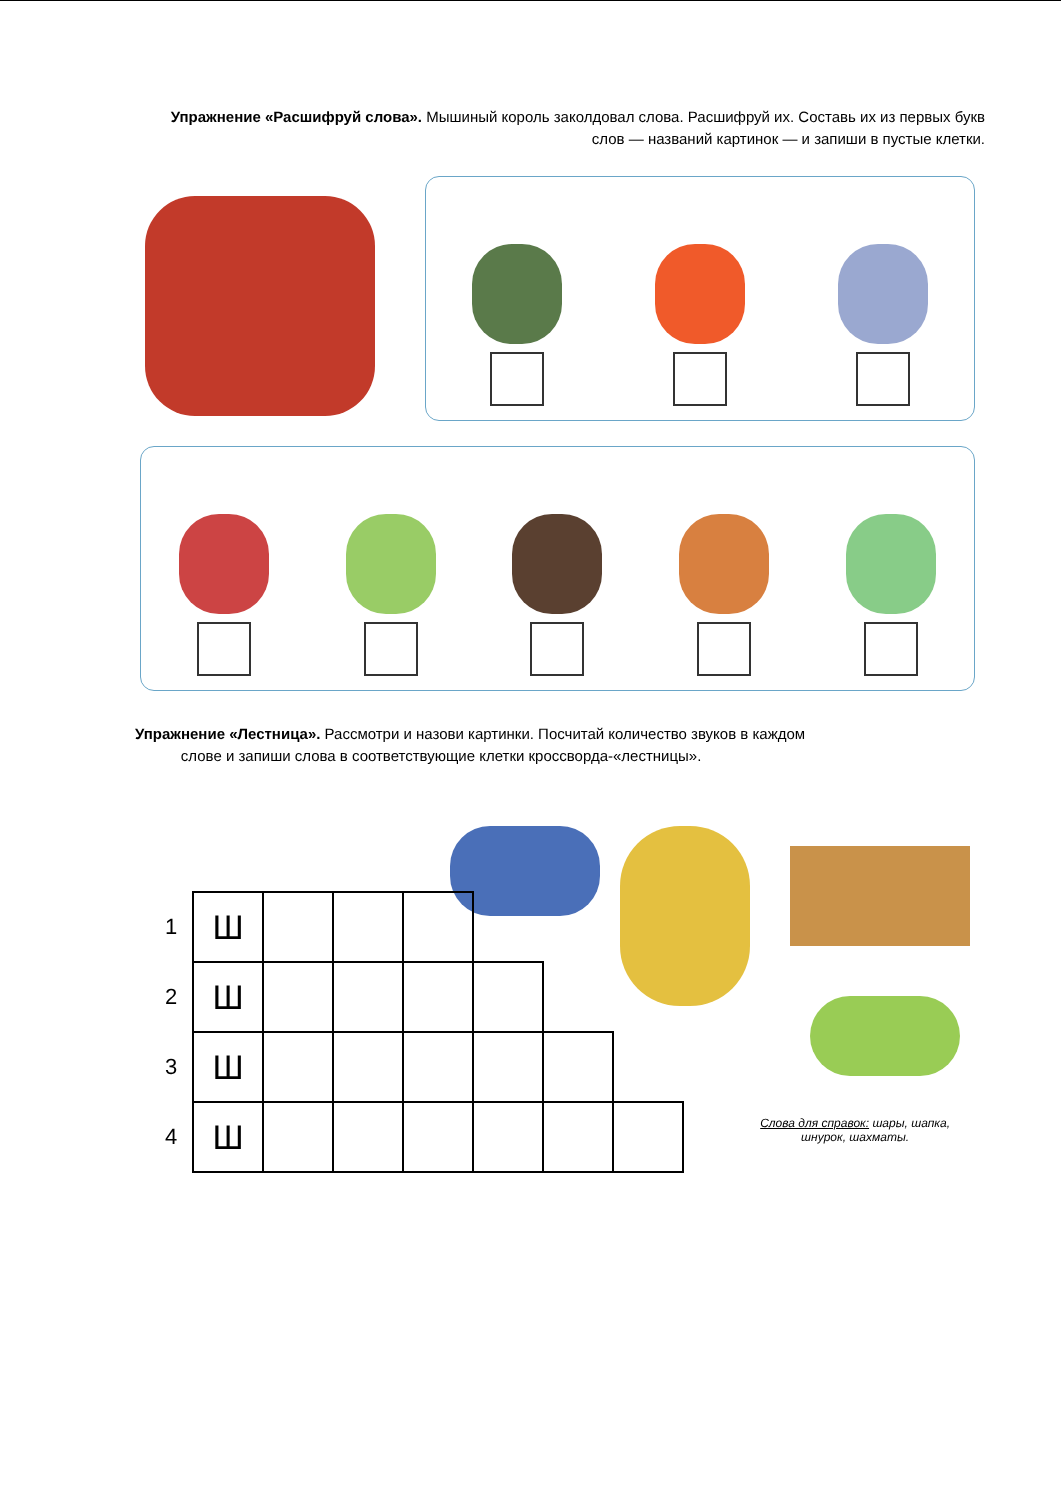Упражнение «Расшифруй слова». Мышиный король заколдовал слова. Расшифруй их. Составь их из первых букв слов — названий картинок — и запиши в пустые клетки.
Упражнение «Лестница». Рассмотри и назови картинки. Посчитай количество звуков в каждом
слове и запиши слова в соответствующие клетки кроссворда-«лестницы».
| 1 | Ш | | | | | | |
| 2 | Ш | | | | | | |
| 3 | Ш | | | | | | |
| 4 | Ш | | | | | | |
Слова для справок: шары, шапка,
шнурок, шахматы.